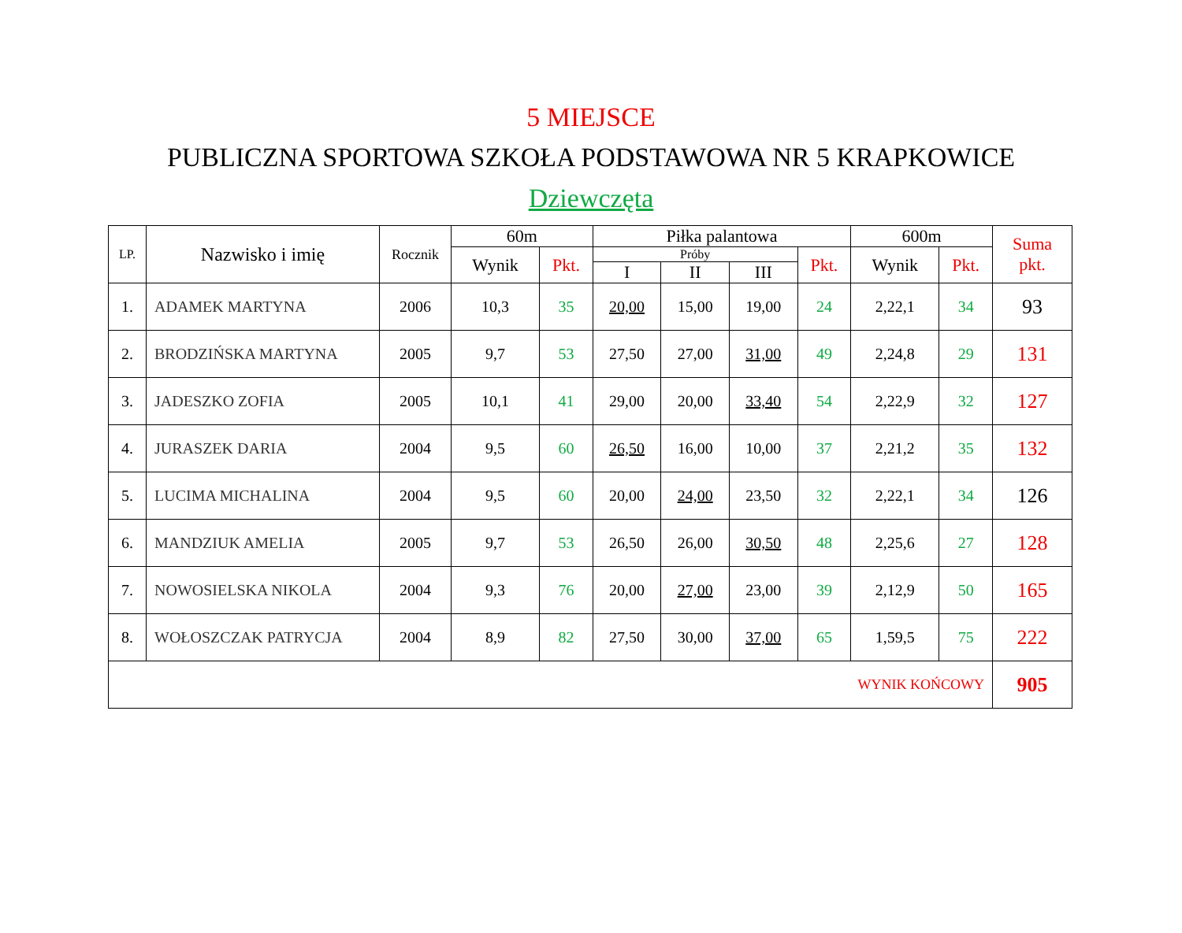5 MIEJSCE
PUBLICZNA SPORTOWA SZKOŁA PODSTAWOWA NR 5 KRAPKOWICE
Dziewczęta
| LP. | Nazwisko i imię | Rocznik | 60m | | Piłka palantowa | | | | 600m | | Suma pkt. |
| --- | --- | --- | --- | --- | --- | --- | --- | --- | --- | --- | --- |
| | | | Wynik | Pkt. | Próby | | | Pkt. | Wynik | Pkt. | |
| | | | | | I | II | III | | | | |
| 1. | ADAMEK MARTYNA | 2006 | 10,3 | 35 | 20,00 | 15,00 | 19,00 | 24 | 2,22,1 | 34 | 93 |
| 2. | BRODZIŃSKA MARTYNA | 2005 | 9,7 | 53 | 27,50 | 27,00 | 31,00 | 49 | 2,24,8 | 29 | 131 |
| 3. | JADESZKO ZOFIA | 2005 | 10,1 | 41 | 29,00 | 20,00 | 33,40 | 54 | 2,22,9 | 32 | 127 |
| 4. | JURASZEK DARIA | 2004 | 9,5 | 60 | 26,50 | 16,00 | 10,00 | 37 | 2,21,2 | 35 | 132 |
| 5. | LUCIMA MICHALINA | 2004 | 9,5 | 60 | 20,00 | 24,00 | 23,50 | 32 | 2,22,1 | 34 | 126 |
| 6. | MANDZIUK AMELIA | 2005 | 9,7 | 53 | 26,50 | 26,00 | 30,50 | 48 | 2,25,6 | 27 | 128 |
| 7. | NOWOSIELSKA NIKOLA | 2004 | 9,3 | 76 | 20,00 | 27,00 | 23,00 | 39 | 2,12,9 | 50 | 165 |
| 8. | WOŁOSZCZAK PATRYCJA | 2004 | 8,9 | 82 | 27,50 | 30,00 | 37,00 | 65 | 1,59,5 | 75 | 222 |
| WYNIK KOŃCOWY | | | | | | | | | | | 905 |